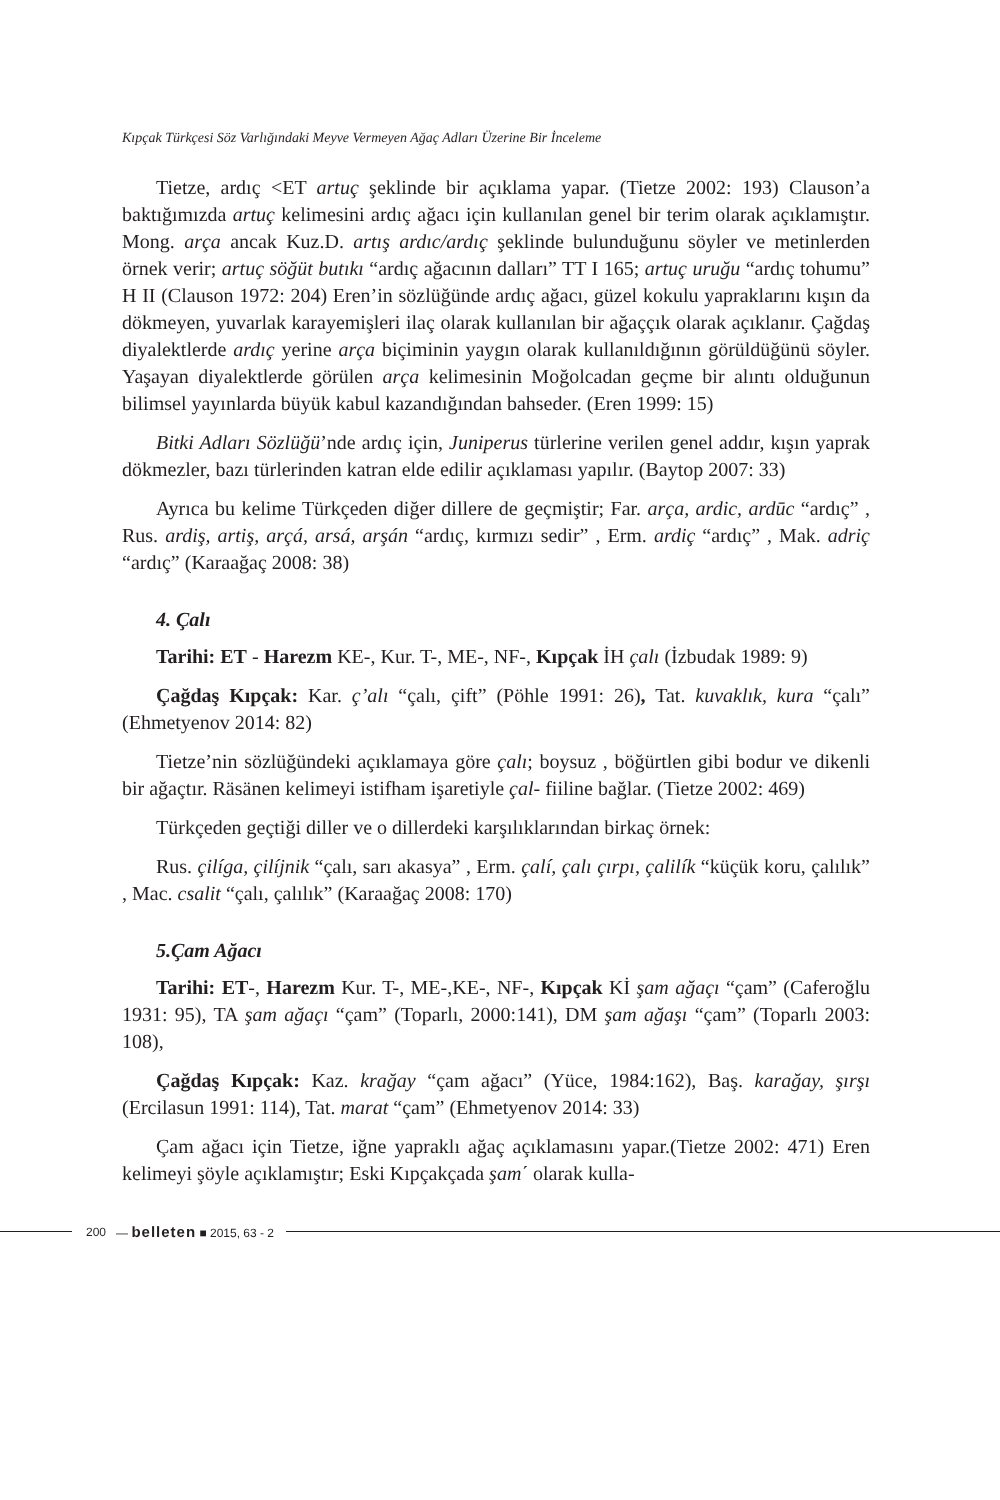Kıpçak Türkçesi Söz Varlığındaki Meyve Vermeyen Ağaç Adları Üzerine Bir İnceleme
Tietze, ardıç <ET artuç şeklinde bir açıklama yapar. (Tietze 2002: 193) Clauson’a baktığımızda artuç kelimesini ardıç ağacı için kullanılan genel bir terim olarak açıklamıştır. Mong. arça ancak Kuz.D. artış ardıc/ardıç şeklinde bulunduğunu söyler ve metinlerden örnek verir; artuç söğüt butıkı “ardıç ağacının dalları” TT I 165; artuç uruğu “ardıç tohumu” H II (Clauson 1972: 204) Eren’in sözlüğünde ardıç ağacı, güzel kokulu yapraklarını kışın da dökmeyen, yuvarlak karayemişleri ilaç olarak kullanılan bir ağaççık olarak açıklanır. Çağdaş diyalektlerde ardıç yerine arça biçiminin yaygın olarak kullanıldığının görüldüğünü söyler. Yaşayan diyalektlerde görülen arça kelimesinin Moğolcadan geçme bir alıntı olduğunun bilimsel yayınlarda büyük kabul kazandığından bahseder. (Eren 1999: 15)
Bitki Adları Sözlüğü’nde ardıç için, Juniperus türlerine verilen genel addır, kışın yaprak dökmezler, bazı türlerinden katran elde edilir açıklaması yapılır. (Baytop 2007: 33)
Ayrıca bu kelime Türkçeden diğer dillere de geçmiştir; Far. arça, ardic, ardūc “ardıç” , Rus. ardiş, artiş, arçá, arsá, arşán “ardıç, kırmızı sedir” , Erm. ardiç “ardıç” , Mak. adriç “ardıç” (Karaağaç 2008: 38)
4. Çalı
Tarihi: ET - Harezm KE-, Kur. T-, ME-, NF-, Kıpçak İH çalı (İzbudak 1989: 9)
Çağdaş Kıpçak: Kar. ç’alı “çalı, çift” (Pöhle 1991: 26), Tat. kuvaklık, kura “çalı” (Ehmetyenov 2014: 82)
Tietze’nin sözlüğündeki açıklamaya göre çalı; boysuz , böğürtlen gibi bodur ve dikenli bir ağaçtır. Räsänen kelimeyi istifham işaretiyle çal- fiiline bağlar. (Tietze 2002: 469)
Türkçeden geçtiği diller ve o dillerdeki karşılıklarından birkaç örnek:
Rus. çilíga, çilíjnik “çalı, sarı akasya” , Erm. çalí, çalı çırpı, çalilík “küçük koru, çalılık” , Mac. csalit “çalı, çalılık” (Karaağaç 2008: 170)
5.Çam Ağacı
Tarihi: ET-, Harezm Kur. T-, ME-,KE-, NF-, Kıpçak Kİ şam ağaçı “çam” (Caferoğlu 1931: 95), TA şam ağaçı “çam” (Toparlı, 2000:141), DM şam ağaşı “çam” (Toparlı 2003: 108),
Çağdaş Kıpçak: Kaz. krağay “çam ağacı” (Yüce, 1984:162), Baş. karağay, şırşı (Ercilasun 1991: 114), Tat. marat “çam” (Ehmetyenov 2014: 33)
Çam ağacı için Tietze, iğne yapraklı ağaç açıklamasını yapar.(Tietze 2002: 471) Eren kelimeyi şöyle açıklamıştır; Eski Kıpçakçada şam΄ olarak kulla-
200 — belleten ■ 2015, 63 - 2